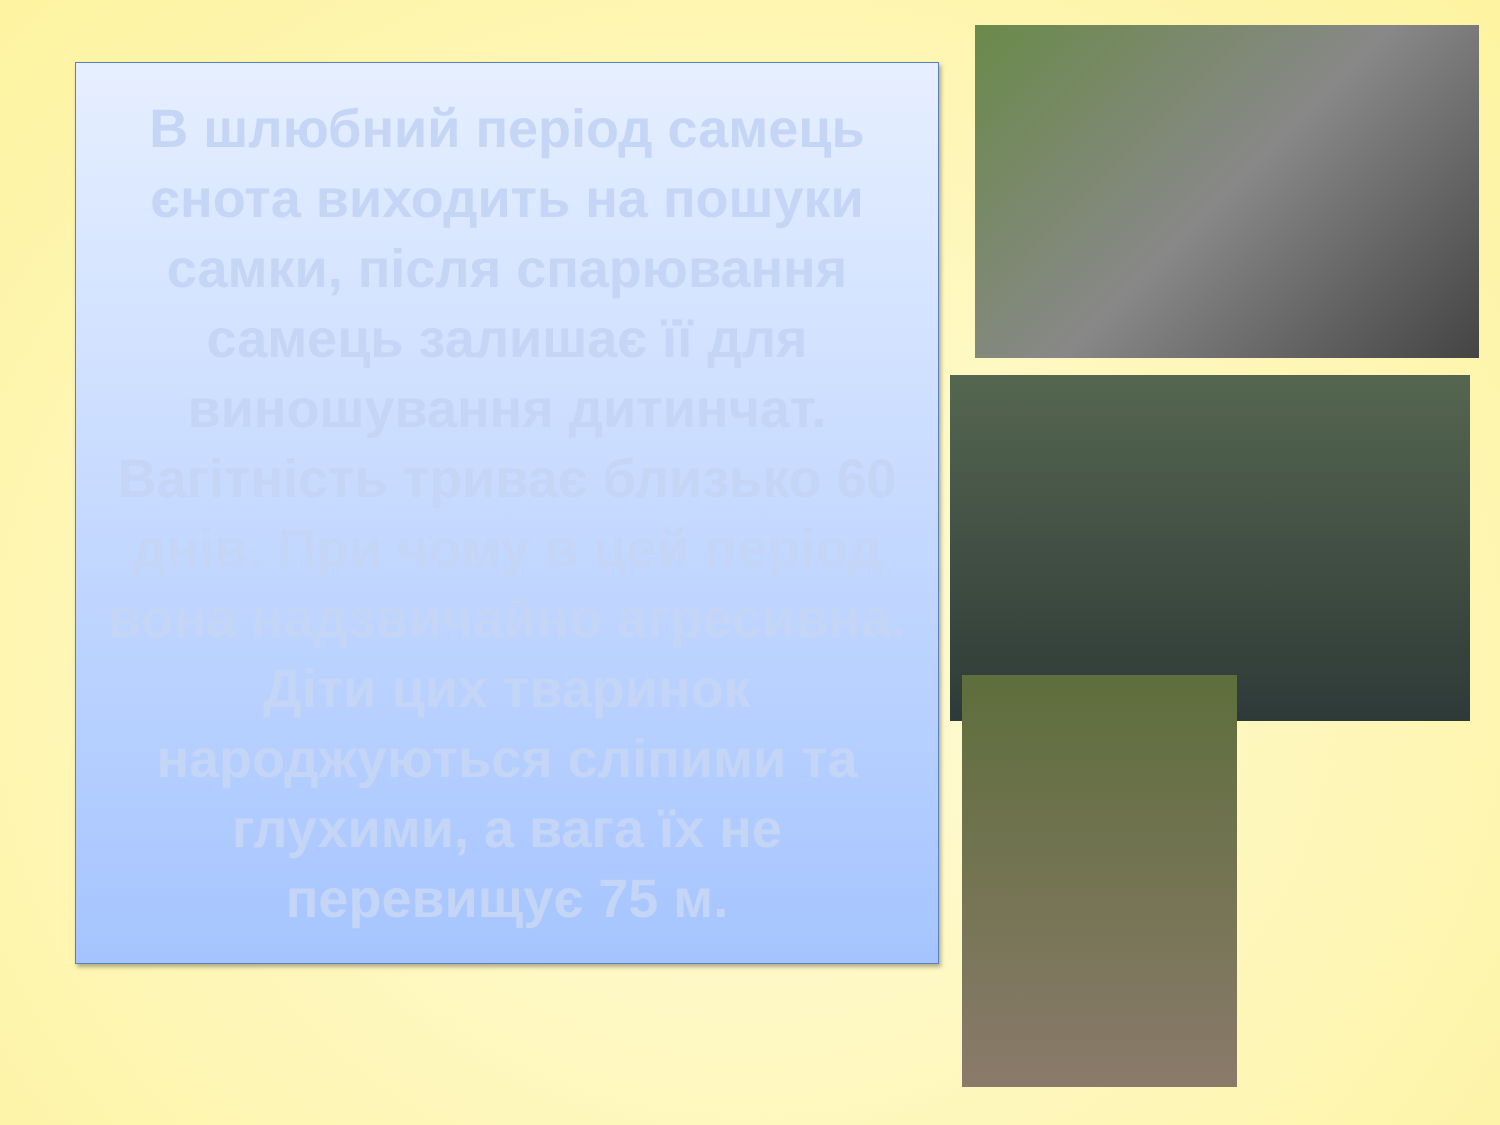В шлюбний період самець єнота виходить на пошуки самки, після спарювання самець залишає її для виношування дитинчат. Вагітність триває близько 60 днів. При чому в цей період вона надзвичайно агресивна. Діти цих тваринок народжуються сліпими та глухими, а вага їх не перевищує 75 м.